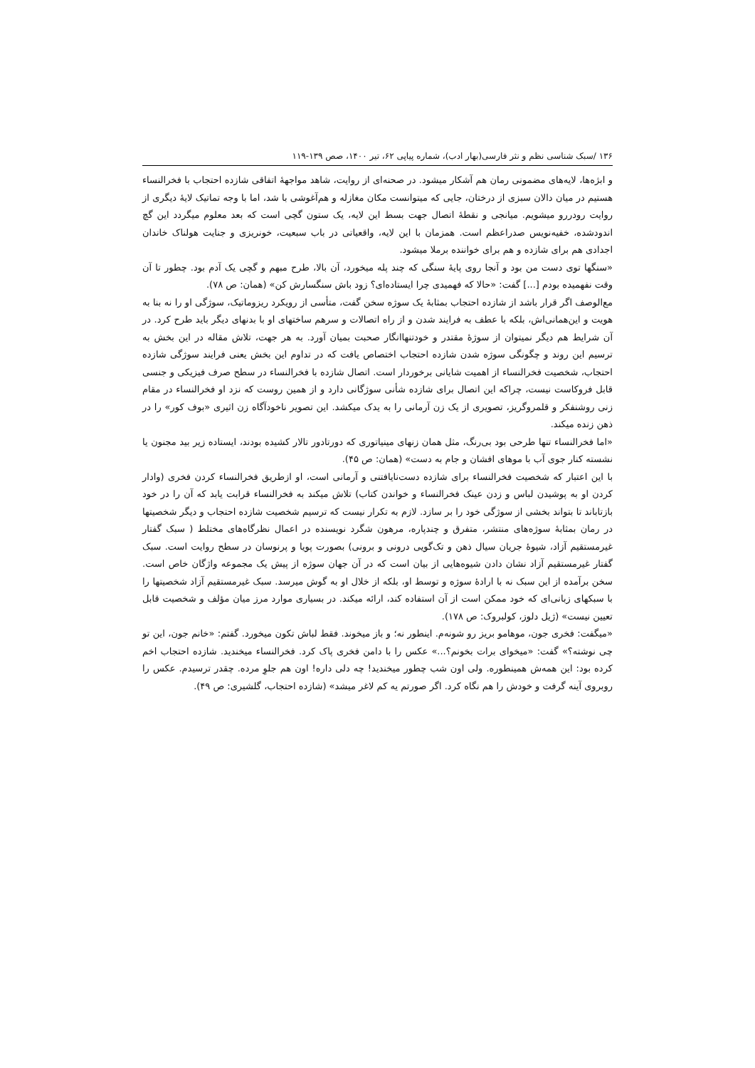۱۳۶ /سبک شناسی نظم و نثر فارسی(بهار ادب)، شماره پیاپی ۶۲، تیر ۱۴۰۰، صص ۱۳۹-۱۱۹
و ابژه‌ها، لایه‌های مضمونی رمان هم آشکار میشود. در صحنه‌ای از روایت، شاهد مواجههٔ اتفاقی شازده احتجاب با فخرالنساء هستیم در میان دالان سبزی از درختان، جایی که میتوانست مکان مغازله و هم‌آغوشی با شد، اما با وجه تماتیک لایهٔ دیگری از روایت رودررو میشویم. میانجی و نقطهٔ اتصال جهت بسط این لایه، یک ستون گچی است که بعد معلوم میگردد این گچ اندودشده، خفیه‌نویس صدراعظم است. همزمان با این لایه، واقعیاتی در باب سبعیت، خونریزی و جنایت هولناک خاندان اجدادی هم برای شازده و هم برای خواننده برملا میشود.
«سنگها توی دست من بود و آنجا روی پایهٔ سنگی که چند پله میخورد، آن بالا، طرح مبهم و گچی یک آدم بود. چطور تا آن وقت نفهمیده بودم [...] گفت: «حالا که فهمیدی چرا ایستاده‌ای؟ زود باش سنگسارش کن» (همان: ص ۷۸).
مع‌الوصف اگر قرار باشد از شازده احتجاب بمثابهٔ یک سوژه سخن گفت، متأسی از رویکرد ریزوماتیک، سوژگی او را نه بنا به هویت و این‌همانی‌اش، بلکه با عطف به فرایند شدن و از راه اتصالات و سرهم ساختهای او با بدنهای دیگر باید طرح کرد. در آن شرایط هم دیگر نمیتوان از سوژهٔ مقتدر و خودتنهاانگار صحبت بمیان آورد. به هر جهت، تلاش مقاله در این بخش به ترسیم این روند و چگونگی سوژه شدن شازده احتجاب اختصاص یافت که در تداوم این بخش یعنی فرایند سوژگی شازده احتجاب، شخصیت فخرالنساء از اهمیت شایانی برخوردار است. اتصال شازده با فخرالنساء در سطح صرف فیزیکی و جنسی قابل فروکاست نیست، چراکه این اتصال برای شازده شأنی سوژگانی دارد و از همین روست که نزد او فخرالنساء در مقام زنی روشنفکر و قلمروگریز، تصویری از یک زن آرمانی را به یدک میکشد. این تصویر ناخودآگاه زن اثیری «بوف کور» را در ذهن زنده میکند.
«اما فخرالنساء تنها طرحی بود بی‌رنگ، مثل همان زنهای مینیاتوری که دورتادور تالار کشیده بودند، ایستاده زیر بید مجنون یا نشسته کنار جوی آب با موهای افشان و جام به دست» (همان: ص ۴۵).
با این اعتبار که شخصیت فخرالنساء برای شازده دست‌نایافتنی و آرمانی است، او ازطریق فخرالنساء کردن فخری (وادار کردن او به پوشیدن لباس و زدن عینک فخرالنساء و خواندن کتاب) تلاش میکند به فخرالنساء قرابت یابد که آن را در خود بازتاباند تا بتواند بخشی از سوژگی خود را بر سازد. لازم به تکرار نیست که ترسیم شخصیت شازده احتجاب و دیگر شخصیتها در رمان بمثابهٔ سوژه‌های منتشر، متفرق و چندپاره، مرهون شگرد نویسنده در اعمال نظرگاه‌های مختلط ( سبک گفتار غیرمستقیم آزاد، شیوهٔ جریان سیال ذهن و تک‌گویی درونی و برونی) بصورت پویا و پرنوسان در سطح روایت است. سبک گفتار غیرمستقیم آزاد نشان دادن شیوه‌هایی از بیان است که در آن جهان سوژه از پیش یک مجموعه واژگان خاص است. سخن برآمده از این سبک نه با ارادهٔ سوژه و توسط او، بلکه از خلال او به گوش میرسد. سبک غیرمستقیم آزاد شخصیتها را با سبکهای زبانی‌ای که خود ممکن است از آن استفاده کند، ارائه میکند. در بسیاری موارد مرز میان مؤلف و شخصیت قابل تعیین نیست» (ژیل دلوز، کولبروک: ص ۱۷۸).
«میگفت: فخری جون، موهامو بریز رو شونه‌م. اینطور نه؛ و باز میخوند. فقط لباش تکون میخورد. گفتم: «خانم جون، این تو چی نوشته؟» گفت: «میخوای برات بخونم؟...» عکس را با دامن فخری پاک کرد. فخرالنساء میخندید. شازده احتجاب اخم کرده بود: این همه‌ش همینطوره. ولی اون شب چطور میخندید! چه دلی داره! اون هم جلوِ مرده. چقدر ترسیدم. عکس را روبروی آینه گرفت و خودش را هم نگاه کرد. اگر صورتم یه کم لاغر میشد» (شازده احتجاب، گلشیری: ص ۴۹).